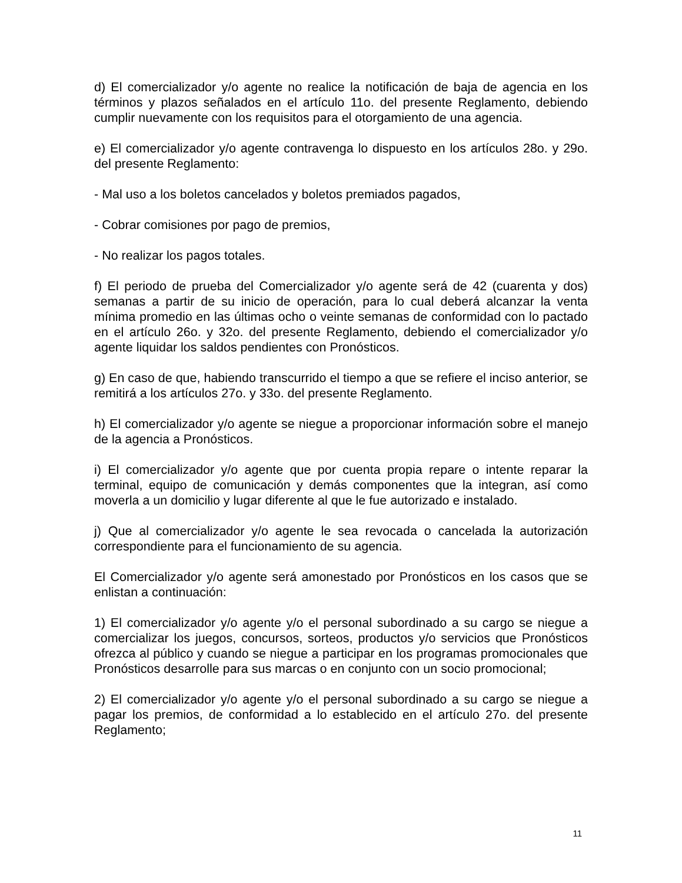d) El comercializador y/o agente no realice la notificación de baja de agencia en los términos y plazos señalados en el artículo 11o. del presente Reglamento, debiendo cumplir nuevamente con los requisitos para el otorgamiento de una agencia.
e) El comercializador y/o agente contravenga lo dispuesto en los artículos 28o. y 29o. del presente Reglamento:
- Mal uso a los boletos cancelados y boletos premiados pagados,
- Cobrar comisiones por pago de premios,
- No realizar los pagos totales.
f) El periodo de prueba del Comercializador y/o agente será de 42 (cuarenta y dos) semanas a partir de su inicio de operación, para lo cual deberá alcanzar la venta mínima promedio en las últimas ocho o veinte semanas de conformidad con lo pactado en el artículo 26o. y 32o. del presente Reglamento, debiendo el comercializador y/o agente liquidar los saldos pendientes con Pronósticos.
g) En caso de que, habiendo transcurrido el tiempo a que se refiere el inciso anterior, se remitirá a los artículos 27o. y 33o. del presente Reglamento.
h) El comercializador y/o agente se niegue a proporcionar información sobre el manejo de la agencia a Pronósticos.
i) El comercializador y/o agente que por cuenta propia repare o intente reparar la terminal, equipo de comunicación y demás componentes que la integran, así como moverla a un domicilio y lugar diferente al que le fue autorizado e instalado.
j) Que al comercializador y/o agente le sea revocada o cancelada la autorización correspondiente para el funcionamiento de su agencia.
El Comercializador y/o agente será amonestado por Pronósticos en los casos que se enlistan a continuación:
1) El comercializador y/o agente y/o el personal subordinado a su cargo se niegue a comercializar los juegos, concursos, sorteos, productos y/o servicios que Pronósticos ofrezca al público y cuando se niegue a participar en los programas promocionales que Pronósticos desarrolle para sus marcas o en conjunto con un socio promocional;
2) El comercializador y/o agente y/o el personal subordinado a su cargo se niegue a pagar los premios, de conformidad a lo establecido en el artículo 27o. del presente Reglamento;
11